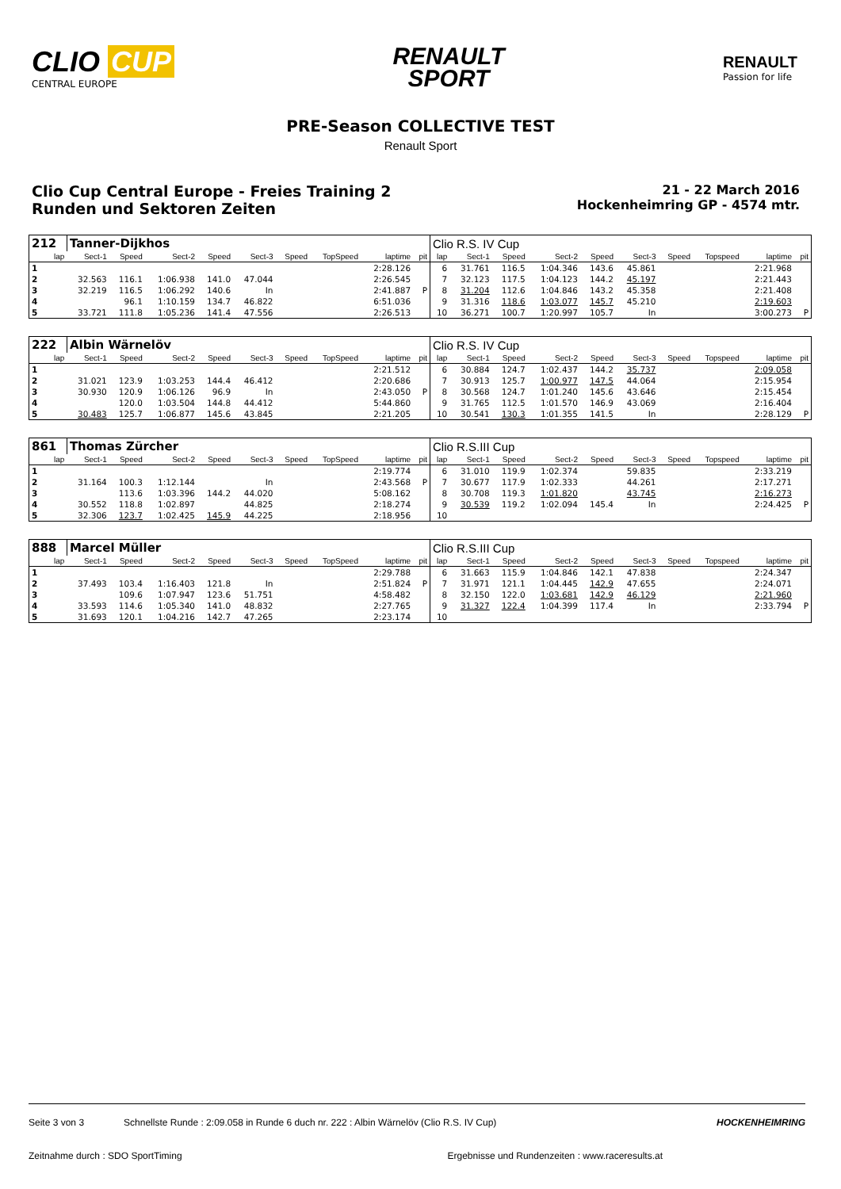CLIO CUP
CENTRAL EUROPE
RENAULT
SPORT
RENAULT
Passion for life
PRE-Season COLLECTIVE TEST
Renault Sport
Clio Cup Central Europe - Freies Training 2
Runden und Sektoren Zeiten
21 - 22 March 2016
Hockenheimring GP - 4574 mtr.
| 212 | Tanner-Dijkhos | | | | | | | | | Clio R.S. IV Cup | | | | | | | | | |
| lap | Sect-1 | Speed | Sect-2 | Speed | Sect-3 | Speed | TopSpeed | laptime | pit | lap | Sect-1 | Speed | Sect-2 | Speed | Sect-3 | Speed | Topspeed | laptime | pit |
| 1 | | | | | | | | 2:28.126 | | 6 | 31.761 | 116.5 | 1:04.346 | 143.6 | 45.861 | | | 2:21.968 | |
| 2 | 32.563 | 116.1 | 1:06.938 | 141.0 | 47.044 | | | 2:26.545 | | 7 | 32.123 | 117.5 | 1:04.123 | 144.2 | 45.197 | | | 2:21.443 | |
| 3 | 32.219 | 116.5 | 1:06.292 | 140.6 | In | | | 2:41.887 | P | 8 | 31.204 | 112.6 | 1:04.846 | 143.2 | 45.358 | | | 2:21.408 | |
| 4 | | 96.1 | 1:10.159 | 134.7 | 46.822 | | | 6:51.036 | | 9 | 31.316 | 118.6 | 1:03.077 | 145.7 | 45.210 | | | 2:19.603 | |
| 5 | 33.721 | 111.8 | 1:05.236 | 141.4 | 47.556 | | | 2:26.513 | | 10 | 36.271 | 100.7 | 1:20.997 | 105.7 | In | | | 3:00.273 | P |
| 222 | Albin Wärnelöv | | | | | | | | | Clio R.S. IV Cup | | | | | | | | | |
| lap | Sect-1 | Speed | Sect-2 | Speed | Sect-3 | Speed | TopSpeed | laptime | pit | lap | Sect-1 | Speed | Sect-2 | Speed | Sect-3 | Speed | Topspeed | laptime | pit |
| 1 | | | | | | | | 2:21.512 | | 6 | 30.884 | 124.7 | 1:02.437 | 144.2 | 35.737 | | | 2:09.058 | |
| 2 | 31.021 | 123.9 | 1:03.253 | 144.4 | 46.412 | | | 2:20.686 | | 7 | 30.913 | 125.7 | 1:00.977 | 147.5 | 44.064 | | | 2:15.954 | |
| 3 | 30.930 | 120.9 | 1:06.126 | 96.9 | In | | | 2:43.050 | P | 8 | 30.568 | 124.7 | 1:01.240 | 145.6 | 43.646 | | | 2:15.454 | |
| 4 | | 120.0 | 1:03.504 | 144.8 | 44.412 | | | 5:44.860 | | 9 | 31.765 | 112.5 | 1:01.570 | 146.9 | 43.069 | | | 2:16.404 | |
| 5 | 30.483 | 125.7 | 1:06.877 | 145.6 | 43.845 | | | 2:21.205 | | 10 | 30.541 | 130.3 | 1:01.355 | 141.5 | In | | | 2:28.129 | P |
| 861 | Thomas Zürcher | | | | | | | | | Clio R.S.III Cup | | | | | | | | | |
| lap | Sect-1 | Speed | Sect-2 | Speed | Sect-3 | Speed | TopSpeed | laptime | pit | lap | Sect-1 | Speed | Sect-2 | Speed | Sect-3 | Speed | Topspeed | laptime | pit |
| 1 | | | | | | | | 2:19.774 | | 6 | 31.010 | 119.9 | 1:02.374 | | 59.835 | | | 2:33.219 | |
| 2 | 31.164 | 100.3 | 1:12.144 | | In | | | 2:43.568 | P | 7 | 30.677 | 117.9 | 1:02.333 | | 44.261 | | | 2:17.271 | |
| 3 | | 113.6 | 1:03.396 | 144.2 | 44.020 | | | 5:08.162 | | 8 | 30.708 | 119.3 | 1:01.820 | | 43.745 | | | 2:16.273 | |
| 4 | 30.552 | 118.8 | 1:02.897 | | 44.825 | | | 2:18.274 | | 9 | 30.539 | 119.2 | 1:02.094 | 145.4 | In | | | 2:24.425 | P |
| 5 | 32.306 | 123.7 | 1:02.425 | 145.9 | 44.225 | | | 2:18.956 | | 10 | | | | | | | | | |
| 888 | Marcel Müller | | | | | | | | | Clio R.S.III Cup | | | | | | | | | |
| lap | Sect-1 | Speed | Sect-2 | Speed | Sect-3 | Speed | TopSpeed | laptime | pit | lap | Sect-1 | Speed | Sect-2 | Speed | Sect-3 | Speed | Topspeed | laptime | pit |
| 1 | | | | | | | | 2:29.788 | | 6 | 31.663 | 115.9 | 1:04.846 | 142.1 | 47.838 | | | 2:24.347 | |
| 2 | 37.493 | 103.4 | 1:16.403 | 121.8 | In | | | 2:51.824 | P | 7 | 31.971 | 121.1 | 1:04.445 | 142.9 | 47.655 | | | 2:24.071 | |
| 3 | | 109.6 | 1:07.947 | 123.6 | 51.751 | | | 4:58.482 | | 8 | 32.150 | 122.0 | 1:03.681 | 142.9 | 46.129 | | | 2:21.960 | |
| 4 | 33.593 | 114.6 | 1:05.340 | 141.0 | 48.832 | | | 2:27.765 | | 9 | 31.327 | 122.4 | 1:04.399 | 117.4 | In | | | 2:33.794 | P |
| 5 | 31.693 | 120.1 | 1:04.216 | 142.7 | 47.265 | | | 2:23.174 | | 10 | | | | | | | | | |
Seite 3 von 3 Schnellste Runde : 2:09.058 in Runde 6 duch nr. 222 : Albin Wärnelöv (Clio R.S. IV Cup) HOCKENHEIMRING
Zeitnahme durch : SDO SportTiming Ergebnisse und Rundenzeiten : www.raceresults.at